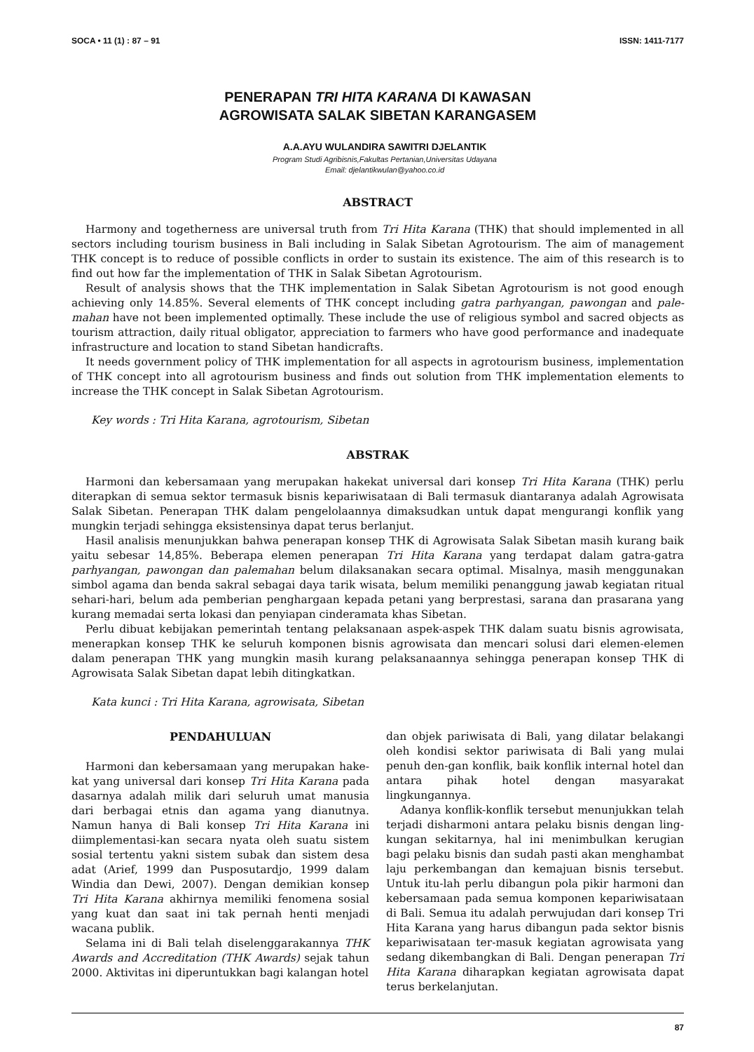SOCA • 11 (1) : 87 – 91 ISSN: 1411-7177
PENERAPAN TRI HITA KARANA DI KAWASAN
AGROWISATA SALAK SIBETAN KARANGASEM
A.A.AYU WULANDIRA SAWITRI DJELANTIK
Program Studi Agribisnis,Fakultas Pertanian,Universitas Udayana
Email: djelantikwulan@yahoo.co.id
ABSTRACT
Harmony and togetherness are universal truth from Tri Hita Karana (THK) that should implemented in all sectors including tourism business in Bali including in Salak Sibetan Agrotourism. The aim of management THK concept is to reduce of possible conflicts in order to sustain its existence. The aim of this research is to find out how far the implementation of THK in Salak Sibetan Agrotourism.
Result of analysis shows that the THK implementation in Salak Sibetan Agrotourism is not good enough achieving only 14.85%. Several elements of THK concept including gatra parhyangan, pawongan and pale-mahan have not been implemented optimally. These include the use of religious symbol and sacred objects as tourism attraction, daily ritual obligator, appreciation to farmers who have good performance and inadequate infrastructure and location to stand Sibetan handicrafts.
It needs government policy of THK implementation for all aspects in agrotourism business, implementation of THK concept into all agrotourism business and finds out solution from THK implementation elements to increase the THK concept in Salak Sibetan Agrotourism.
Key words : Tri Hita Karana, agrotourism, Sibetan
ABSTRAK
Harmoni dan kebersamaan yang merupakan hakekat universal dari konsep Tri Hita Karana (THK) perlu diterapkan di semua sektor termasuk bisnis kepariwisataan di Bali termasuk diantaranya adalah Agrowisata Salak Sibetan. Penerapan THK dalam pengelolaannya dimaksudkan untuk dapat mengurangi konflik yang mungkin terjadi sehingga eksistensinya dapat terus berlanjut.
Hasil analisis menunjukkan bahwa penerapan konsep THK di Agrowisata Salak Sibetan masih kurang baik yaitu sebesar 14,85%. Beberapa elemen penerapan Tri Hita Karana yang terdapat dalam gatra-gatra parhyangan, pawongan dan palemahan belum dilaksanakan secara optimal. Misalnya, masih menggunakan simbol agama dan benda sakral sebagai daya tarik wisata, belum memiliki penanggung jawab kegiatan ritual sehari-hari, belum ada pemberian penghargaan kepada petani yang berprestasi, sarana dan prasarana yang kurang memadai serta lokasi dan penyiapan cinderamata khas Sibetan.
Perlu dibuat kebijakan pemerintah tentang pelaksanaan aspek-aspek THK dalam suatu bisnis agrowisata, menerapkan konsep THK ke seluruh komponen bisnis agrowisata dan mencari solusi dari elemen-elemen dalam penerapan THK yang mungkin masih kurang pelaksanaannya sehingga penerapan konsep THK di Agrowisata Salak Sibetan dapat lebih ditingkatkan.
Kata kunci : Tri Hita Karana, agrowisata, Sibetan
PENDAHULUAN
Harmoni dan kebersamaan yang merupakan hake-kat yang universal dari konsep Tri Hita Karana pada dasarnya adalah milik dari seluruh umat manusia dari berbagai etnis dan agama yang dianutnya. Namun hanya di Bali konsep Tri Hita Karana ini diimplementasi-kan secara nyata oleh suatu sistem sosial tertentu yakni sistem subak dan sistem desa adat (Arief, 1999 dan Pusposutardjo, 1999 dalam Windia dan Dewi, 2007). Dengan demikian konsep Tri Hita Karana akhirnya memiliki fenomena sosial yang kuat dan saat ini tak pernah henti menjadi wacana publik.
Selama ini di Bali telah diselenggarakannya THK Awards and Accreditation (THK Awards) sejak tahun 2000. Aktivitas ini diperuntukkan bagi kalangan hotel
dan objek pariwisata di Bali, yang dilatar belakangi oleh kondisi sektor pariwisata di Bali yang mulai penuh den-gan konflik, baik konflik internal hotel dan antara pihak hotel dengan masyarakat lingkungannya.
Adanya konflik-konflik tersebut menunjukkan telah terjadi disharmoni antara pelaku bisnis dengan ling-kungan sekitarnya, hal ini menimbulkan kerugian bagi pelaku bisnis dan sudah pasti akan menghambat laju perkembangan dan kemajuan bisnis tersebut. Untuk itu-lah perlu dibangun pola pikir harmoni dan kebersamaan pada semua komponen kepariwisataan di Bali. Semua itu adalah perwujudan dari konsep Tri Hita Karana yang harus dibangun pada sektor bisnis kepariwisataan ter-masuk kegiatan agrowisata yang sedang dikembangkan di Bali. Dengan penerapan Tri Hita Karana diharapkan kegiatan agrowisata dapat terus berkelanjutan.
87